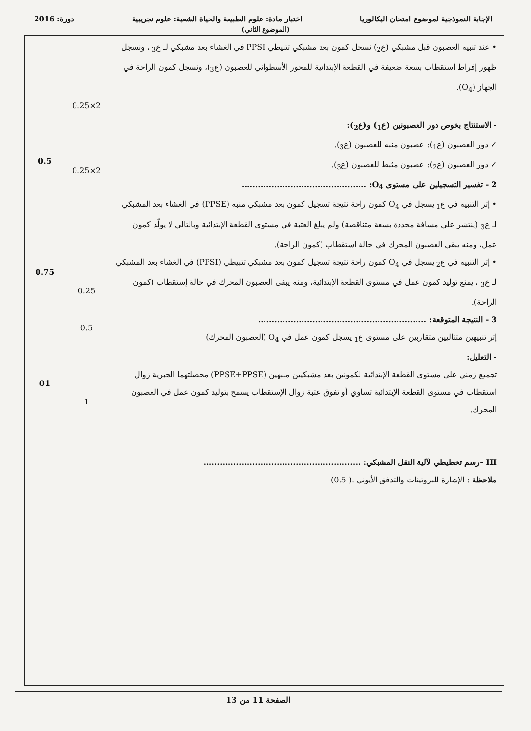الإجابة النموذجية لموضوع امتحان البكالوريا اختبار مادة: علوم الطبيعة والحياة الشعبة: علوم تجريبية دورة: 2016
(الموضوع الثاني)
| • عند تنبيه العصبون قبل مشبكي (ع<sub>2</sub>) نسجل كمون بعد مشبكي تثبيطي PPSI في الغشاء بعد مشبكي لـ ع<sub>3</sub> ، ونسجل ظهور إفراط استقطاب بسعة ضعيفة في القطعة الإبتدائية للمحور الأسطواني للعصبون (ع<sub>3</sub>)، ونسجل كمون الراحة في الجهاز (O<sub>4</sub>). - الاستنتاج بخوص دور العصبونين (ع<sub>1</sub>) و(ع<sub>2</sub>): ✓ دور العصبون (ع<sub>1</sub>): عصبون منبه للعصبون (ع<sub>3</sub>). ✓ دور العصبون (ع<sub>2</sub>): عصبون مثبط للعصبون (ع<sub>3</sub>). 2 - تفسير التسجيلين على مستوى O<sub>4</sub>: .............................................. • إثر التنبيه في ع<sub>1</sub> يسجل في O<sub>4</sub> كمون راحة نتيجة تسجيل كمون بعد مشبكي منبه (PPSE) في الغشاء بعد المشبكي لـ ع<sub>3</sub> (ينتشر على مسافة محددة بسعة متناقصة) ولم يبلغ العتبة في مستوى القطعة الإبتدائية وبالتالي لا يولّد كمون عمل، ومنه يبقى العصبون المحرك في حالة استقطاب (كمون الراحة). • إثر التنبيه في ع<sub>2</sub> يسجل في O<sub>4</sub> كمون راحة نتيجة تسجيل كمون بعد مشبكي تثبيطي (PPSI) في الغشاء بعد المشبكي لـ ع<sub>3</sub> ، يمنع توليد كمون عمل في مستوى القطعة الإبتدائية، ومنه يبقى العصبون المحرك في حالة إستقطاب (كمون الراحة). 3 - النتيجة المتوقعة: .............................................................. إثر تنبيهين متتاليين متقاربين على مستوى ع<sub>1</sub> يسجل كمون عمل في O<sub>4</sub> (العصبون المحرك) - التعليل: تجميع زمني على مستوى القطعة الإبتدائية لكمونين بعد مشبكيين منبهين (PPSE+PPSE) محصلتهما الجبرية زوال استقطاب في مستوى القطعة الإبتدائية تساوي أو تفوق عتبة زوال الإستقطاب يسمح بتوليد كمون عمل في العصبون المحرك. III -رسم تخطيطي لآلية النقل المشبكي: .......................................................... ملاحظة : الإشارة للبروتينات والتدفق الأيوني .( 0.5) | 2×0.25 2×0.25 0.25 0.5 1 | 0.5 0.75 01 |
الصفحة 11 من 13